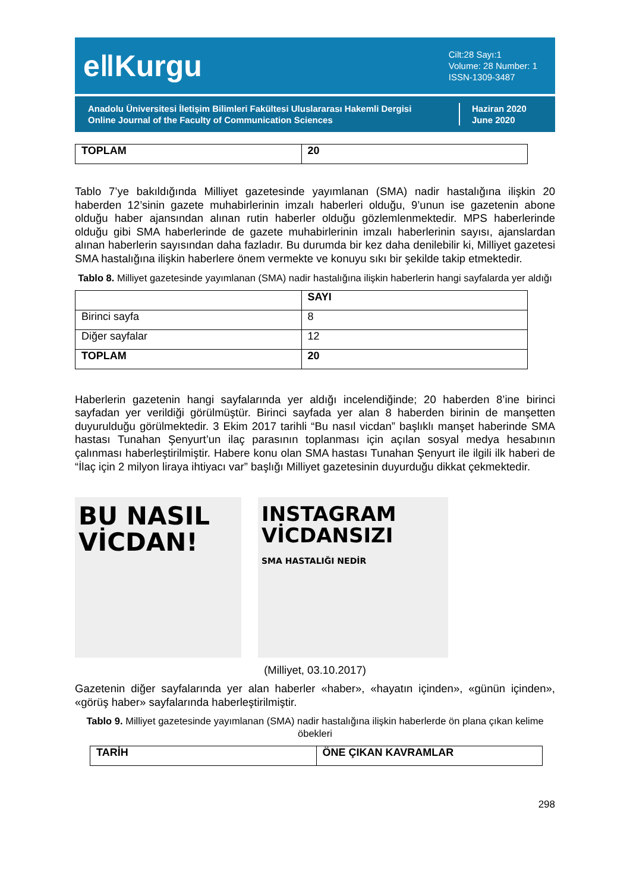e‖Kurgu
Cilt:28 Sayı:1
Volume: 28 Number: 1
ISSN-1309-3487
Anadolu Üniversitesi İletişim Bilimleri Fakültesi Uluslararası Hakemli Dergisi
Online Journal of the Faculty of Communication Sciences
Haziran 2020
June 2020
| TOPLAM | 20 |
| --- | --- |
Tablo 7’ye bakıldığında Milliyet gazetesinde yayımlanan (SMA) nadir hastalığına ilişkin 20 haberden 12’sinin gazete muhabirlerinin imzalı haberleri olduğu, 9’unun ise gazetenin abone olduğu haber ajansından alınan rutin haberler olduğu gözlemlenmektedir. MPS haberlerinde olduğu gibi SMA haberlerinde de gazete muhabirlerinin imzalı haberlerinin sayısı, ajanslardan alınan haberlerin sayısından daha fazladır. Bu durumda bir kez daha denilebilir ki, Milliyet gazetesi SMA hastalığına ilişkin haberlere önem vermekte ve konuyu sıkı bir şekilde takip etmektedir.
Tablo 8. Milliyet gazetesinde yayımlanan (SMA) nadir hastalığına ilişkin haberlerin hangi sayfalarda yer aldığı
| | SAYI |
| --- | --- |
| Birinci sayfa | 8 |
| Diğer sayfalar | 12 |
| TOPLAM | 20 |
Haberlerin gazetenin hangi sayfalarında yer aldığı incelendiğinde; 20 haberden 8’ine birinci sayfadan yer verildiği görülmüştür. Birinci sayfada yer alan 8 haberden birinin de manşetten duyurulduğu görülmektedir. 3 Ekim 2017 tarihli “Bu nasıl vicdan” başlıklı manşet haberinde SMA hastası Tunahan Şenyurt’un ilaç parasının toplanması için açılan sosyal medya hesabının çalınması haberleştirilmiştir. Habere konu olan SMA hastası Tunahan Şenyurt ile ilgili ilk haberi de “İlaç için 2 milyon liraya ihtiyacı var” başlığı Milliyet gazetesinin duyurduğu dikkat çekmektedir.
BU NASIL VİCDAN!
INSTAGRAM VİCDANSIZI
SMA HASTALIĞI NEDİR
(Milliyet, 03.10.2017)
Gazetenin diğer sayfalarında yer alan haberler «haber», «hayatın içinden», «günün içinden», «görüş haber» sayfalarında haberleştirilmiştir.
Tablo 9. Milliyet gazetesinde yayımlanan (SMA) nadir hastalığına ilişkin haberlerde ön plana çıkan kelime öbekleri
| TARİH | ÖNE ÇIKAN KAVRAMLAR |
| --- | --- |
298